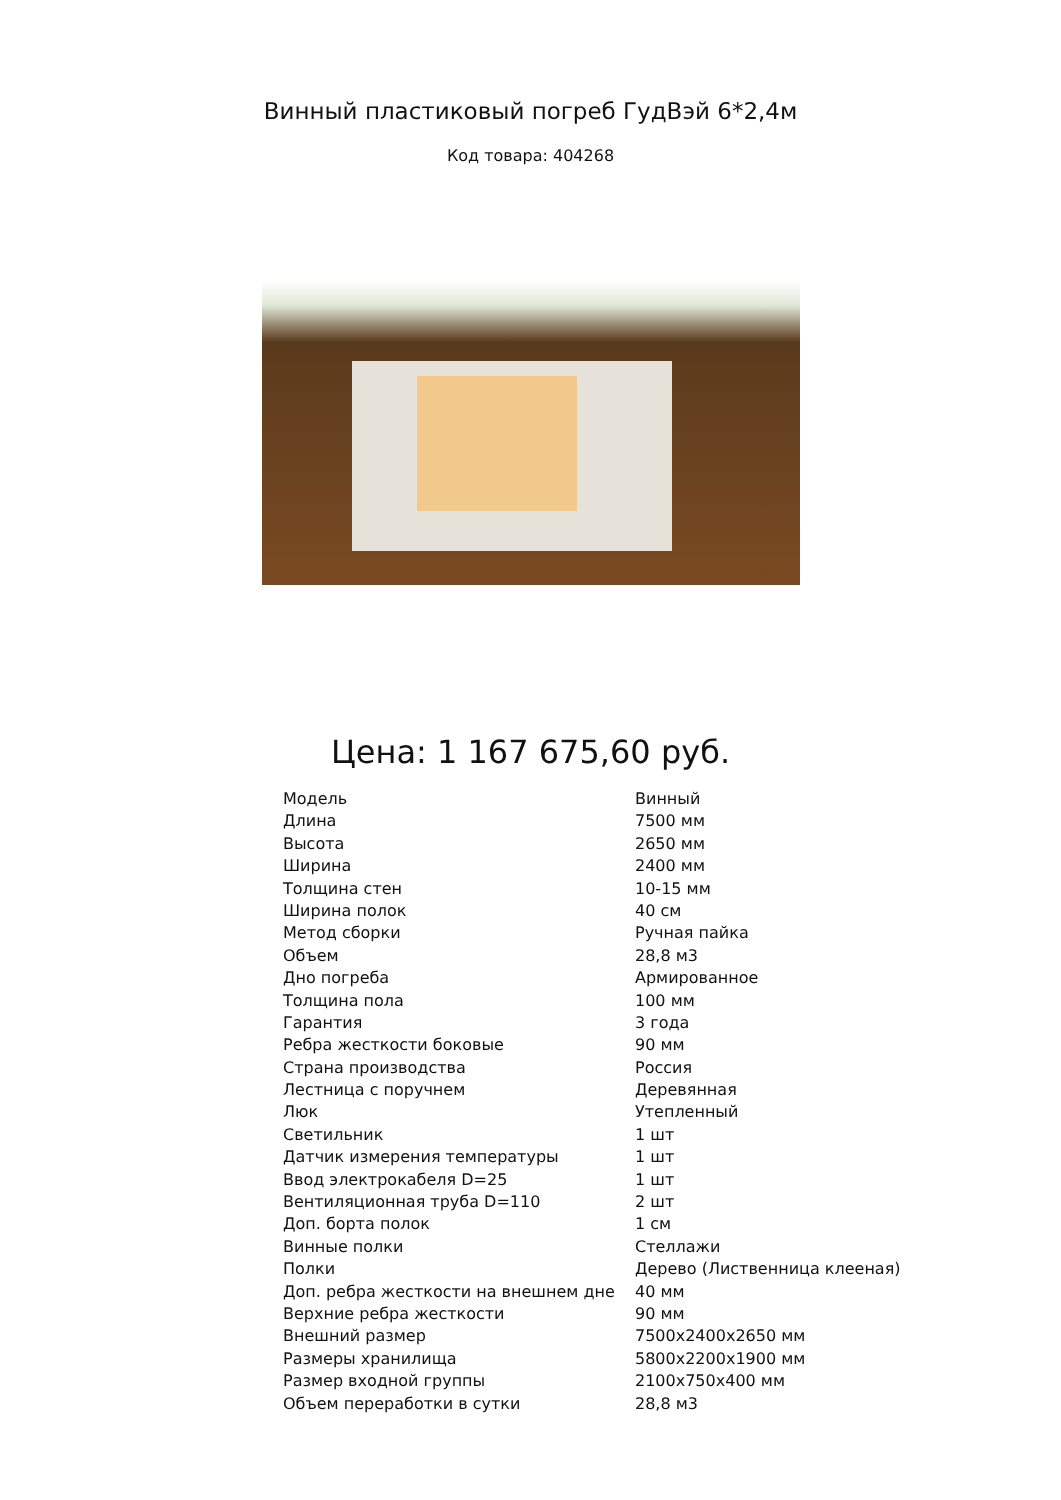Винный пластиковый погреб ГудВэй 6*2,4м
Код товара: 404268
Цена: 1 167 675,60 руб.
| Модель | Винный |
| Длина | 7500 мм |
| Высота | 2650 мм |
| Ширина | 2400 мм |
| Толщина стен | 10-15 мм |
| Ширина полок | 40 см |
| Метод сборки | Ручная пайка |
| Объем | 28,8 м3 |
| Дно погреба | Армированное |
| Толщина пола | 100 мм |
| Гарантия | 3 года |
| Ребра жесткости боковые | 90 мм |
| Страна производства | Россия |
| Лестница с поручнем | Деревянная |
| Люк | Утепленный |
| Светильник | 1 шт |
| Датчик измерения температуры | 1 шт |
| Ввод электрокабеля D=25 | 1 шт |
| Вентиляционная труба D=110 | 2 шт |
| Доп. борта полок | 1 см |
| Винные полки | Стеллажи |
| Полки | Дерево (Лиственница клееная) |
| Доп. ребра жесткости на внешнем дне | 40 мм |
| Верхние ребра жесткости | 90 мм |
| Внешний размер | 7500x2400x2650 мм |
| Размеры хранилища | 5800x2200x1900 мм |
| Размер входной группы | 2100x750x400 мм |
| Объем переработки в сутки | 28,8 м3 |